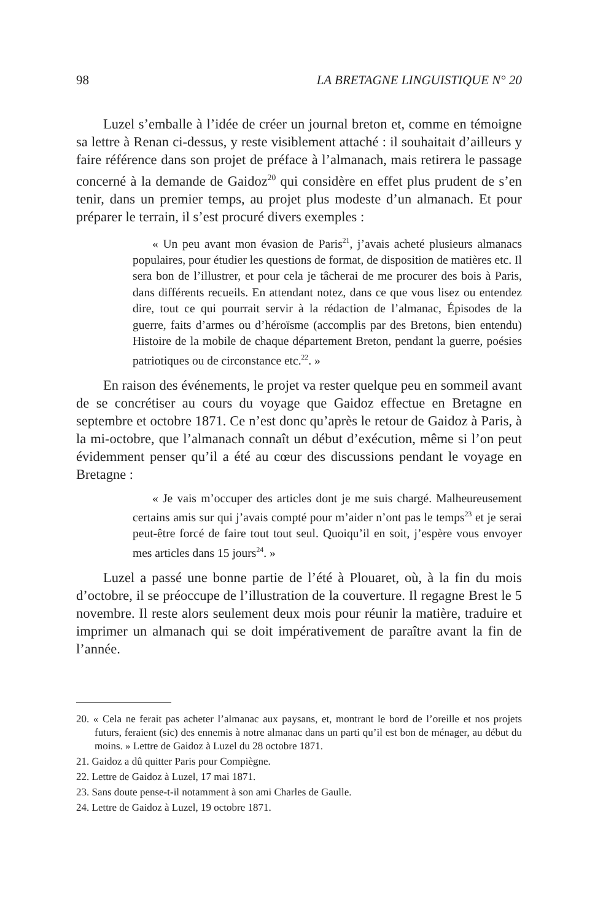98 LA BRETAGNE LINGUISTIQUE N° 20
Luzel s’emballe à l’idée de créer un journal breton et, comme en témoigne sa lettre à Renan ci-dessus, y reste visiblement attaché : il souhaitait d’ailleurs y faire référence dans son projet de préface à l’almanach, mais retirera le passage concerné à la demande de Gaidoz<sup>20</sup> qui considère en effet plus prudent de s’en tenir, dans un premier temps, au projet plus modeste d’un almanach. Et pour préparer le terrain, il s’est procuré divers exemples :
« Un peu avant mon évasion de Paris<sup>21</sup>, j’avais acheté plusieurs almanacs populaires, pour étudier les questions de format, de disposition de matières etc. Il sera bon de l’illustrer, et pour cela je tâcherai de me procurer des bois à Paris, dans différents recueils. En attendant notez, dans ce que vous lisez ou entendez dire, tout ce qui pourrait servir à la rédaction de l’almanac, Épisodes de la guerre, faits d’armes ou d’héroïsme (accomplis par des Bretons, bien entendu) Histoire de la mobile de chaque département Breton, pendant la guerre, poésies patriotiques ou de circonstance etc.<sup>22</sup>. »
En raison des événements, le projet va rester quelque peu en sommeil avant de se concrétiser au cours du voyage que Gaidoz effectue en Bretagne en septembre et octobre 1871. Ce n’est donc qu’après le retour de Gaidoz à Paris, à la mi-octobre, que l’almanach connaît un début d’exécution, même si l’on peut évidemment penser qu’il a été au cœur des discussions pendant le voyage en Bretagne :
« Je vais m’occuper des articles dont je me suis chargé. Malheureusement certains amis sur qui j’avais compté pour m’aider n’ont pas le temps<sup>23</sup> et je serai peut-être forcé de faire tout tout seul. Quoiqu’il en soit, j’espère vous envoyer mes articles dans 15 jours<sup>24</sup>. »
Luzel a passé une bonne partie de l’été à Plouaret, où, à la fin du mois d’octobre, il se préoccupe de l’illustration de la couverture. Il regagne Brest le 5 novembre. Il reste alors seulement deux mois pour réunir la matière, traduire et imprimer un almanach qui se doit impérativement de paraître avant la fin de l’année.
20. « Cela ne ferait pas acheter l’almanac aux paysans, et, montrant le bord de l’oreille et nos projets futurs, feraient (sic) des ennemis à notre almanac dans un parti qu’il est bon de ménager, au début du moins. » Lettre de Gaidoz à Luzel du 28 octobre 1871.
21. Gaidoz a dû quitter Paris pour Compiègne.
22. Lettre de Gaidoz à Luzel, 17 mai 1871.
23. Sans doute pense-t-il notamment à son ami Charles de Gaulle.
24. Lettre de Gaidoz à Luzel, 19 octobre 1871.